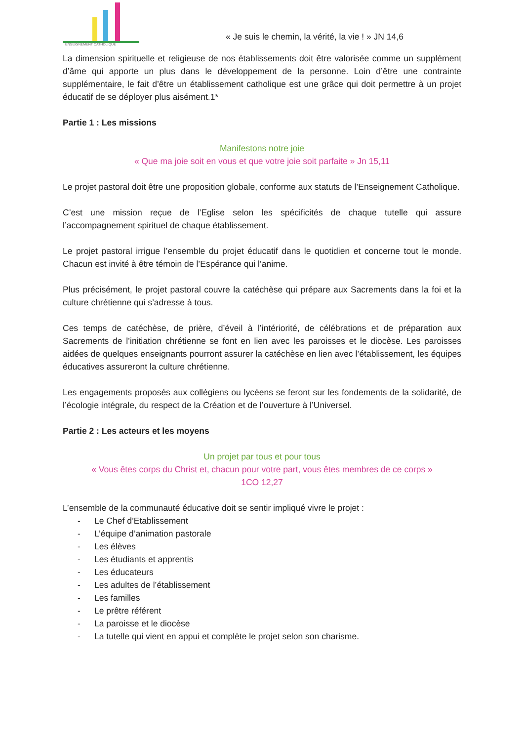ENSEIGNEMENT CATHOLIQUE
« Je suis le chemin, la vérité, la vie ! » JN 14,6
La dimension spirituelle et religieuse de nos établissements doit être valorisée comme un supplément d’âme qui apporte un plus dans le développement de la personne. Loin d’être une contrainte supplémentaire, le fait d’être un établissement catholique est une grâce qui doit permettre à un projet éducatif de se déployer plus aisément.1*
Partie 1 : Les missions
Manifestons notre joie
« Que ma joie soit en vous et que votre joie soit parfaite » Jn 15,11
Le projet pastoral doit être une proposition globale, conforme aux statuts de l’Enseignement Catholique.
C’est une mission reçue de l’Eglise selon les spécificités de chaque tutelle qui assure l’accompagnement spirituel de chaque établissement.
Le projet pastoral irrigue l’ensemble du projet éducatif dans le quotidien et concerne tout le monde. Chacun est invité à être témoin de l’Espérance qui l’anime.
Plus précisément, le projet pastoral couvre la catéchèse qui prépare aux Sacrements dans la foi et la culture chrétienne qui s’adresse à tous.
Ces temps de catéchèse, de prière, d’éveil à l’intériorité, de célébrations et de préparation aux Sacrements de l’initiation chrétienne se font en lien avec les paroisses et le diocèse. Les paroisses aidées de quelques enseignants pourront assurer la catéchèse en lien avec l’établissement, les équipes éducatives assureront la culture chrétienne.
Les engagements proposés aux collégiens ou lycéens se feront sur les fondements de la solidarité, de l’écologie intégrale, du respect de la Création et de l’ouverture à l’Universel.
Partie 2 : Les acteurs et les moyens
Un projet par tous et pour tous
« Vous êtes corps du Christ et, chacun pour votre part, vous êtes membres de ce corps »
1CO 12,27
L’ensemble de la communauté éducative doit se sentir impliqué vivre le projet :
- Le Chef d’Etablissement
- L’équipe d’animation pastorale
- Les élèves
- Les étudiants et apprentis
- Les éducateurs
- Les adultes de l’établissement
- Les familles
- Le prêtre référent
- La paroisse et le diocèse
- La tutelle qui vient en appui et complète le projet selon son charisme.